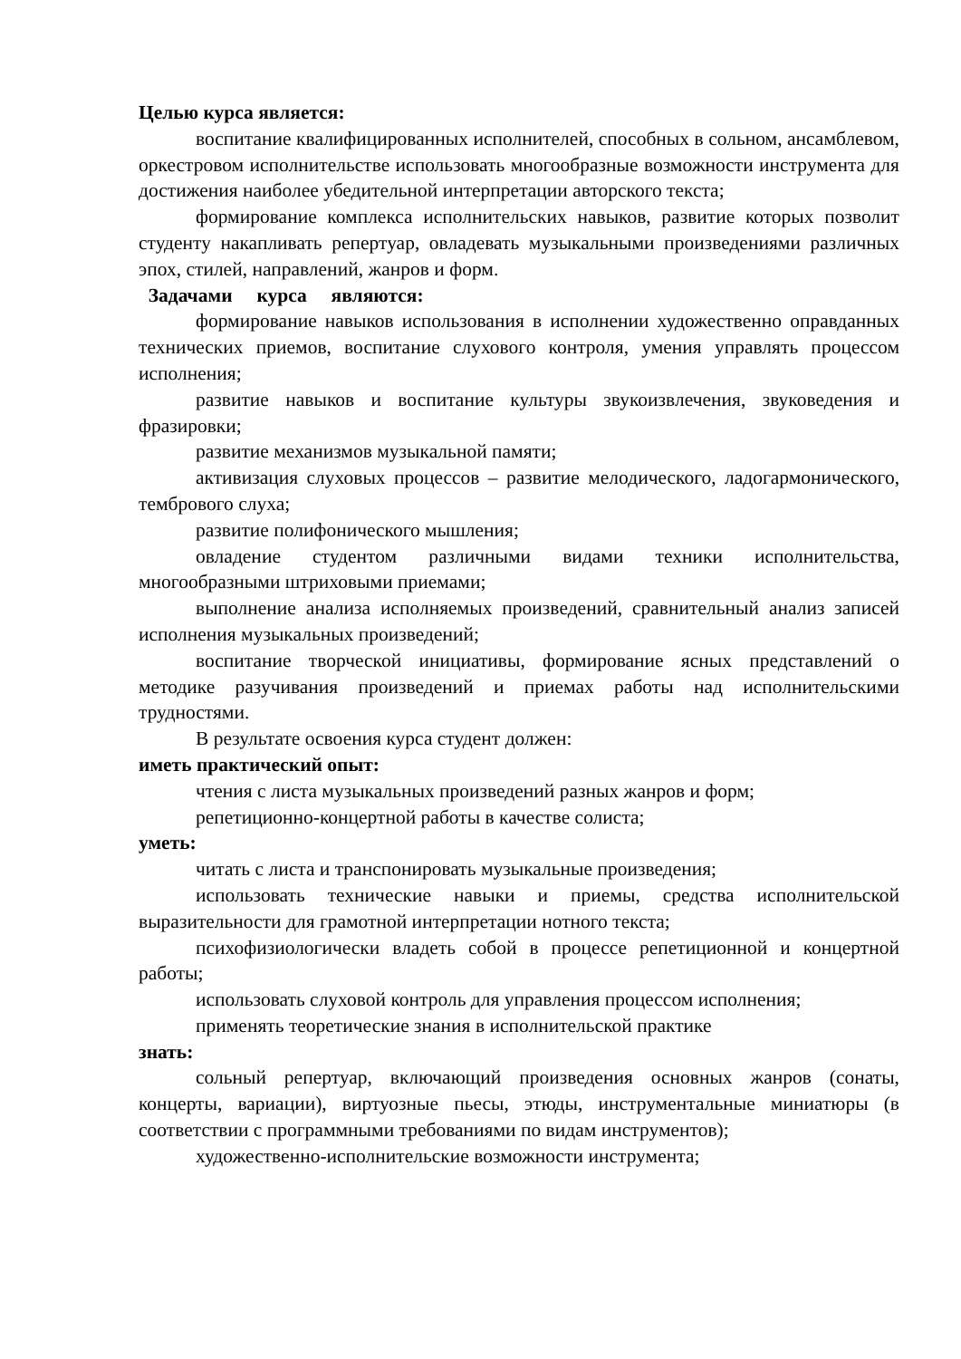Целью курса является:
воспитание квалифицированных исполнителей, способных в сольном, ансамблевом, оркестровом исполнительстве использовать многообразные возможности инструмента для достижения наиболее убедительной интерпретации авторского текста;
формирование комплекса исполнительских навыков, развитие которых позволит студенту накапливать репертуар, овладевать музыкальными произведениями различных эпох, стилей, направлений, жанров и форм.
Задачами курса являются:
формирование навыков использования в исполнении художественно оправданных технических приемов, воспитание слухового контроля, умения управлять процессом исполнения;
развитие навыков и воспитание культуры звукоизвлечения, звуковедения и фразировки;
развитие механизмов музыкальной памяти;
активизация слуховых процессов – развитие мелодического, ладогармонического, тембрового слуха;
развитие полифонического мышления;
овладение студентом различными видами техники исполнительства, многообразными штриховыми приемами;
выполнение анализа исполняемых произведений, сравнительный анализ записей исполнения музыкальных произведений;
воспитание творческой инициативы, формирование ясных представлений о методике разучивания произведений и приемах работы над исполнительскими трудностями.
В результате освоения курса студент должен:
иметь практический опыт:
чтения с листа музыкальных произведений разных жанров и форм;
репетиционно-концертной работы в качестве солиста;
уметь:
читать с листа и транспонировать музыкальные произведения;
использовать технические навыки и приемы, средства исполнительской выразительности для грамотной интерпретации нотного текста;
психофизиологически владеть собой в процессе репетиционной и концертной работы;
использовать слуховой контроль для управления процессом исполнения;
применять теоретические знания в исполнительской практике
знать:
сольный репертуар, включающий произведения основных жанров (сонаты, концерты, вариации), виртуозные пьесы, этюды, инструментальные миниатюры (в соответствии с программными требованиями по видам инструментов);
художественно-исполнительские возможности инструмента;